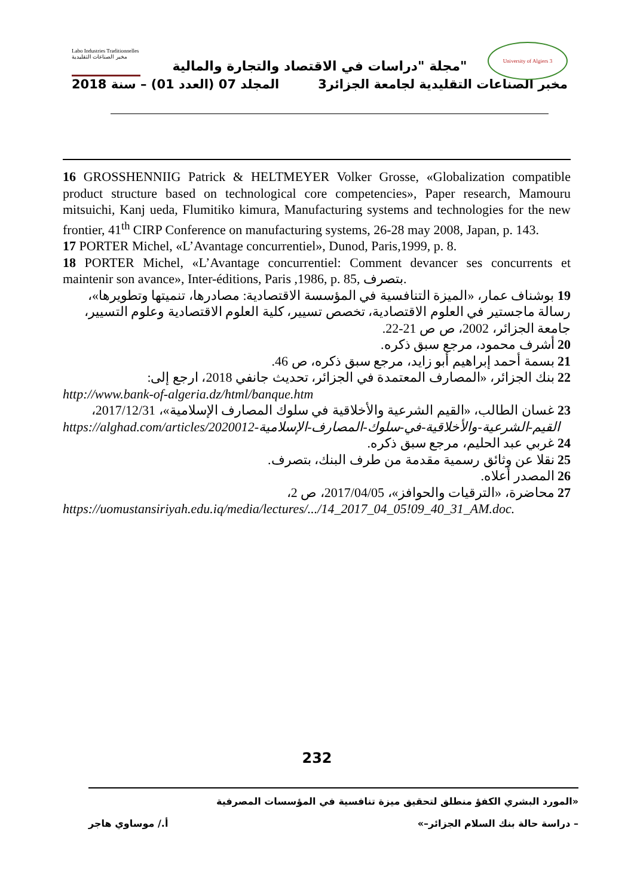Labo Industries Traditionnelles مخبر الصناعات التقليدية
University of Algiers 3
مجلة "دراسات في الاقتصاد والتجارة والمالية"
مخبر الصناعات التقليدية لجامعة الجزائر3 المجلد 07 (العدد 01) – سنة 2018
16 GROSSHENNIIG Patrick & HELTMEYER Volker Grosse, «Globalization compatible product structure based on technological core competencies», Paper research, Mamouru mitsuichi, Kanj ueda, Flumitiko kimura, Manufacturing systems and technologies for the new frontier, 41<sup>th</sup> CIRP Conference on manufacturing systems, 26-28 may 2008, Japan, p. 143.
17 PORTER Michel, «L’Avantage concurrentiel», Dunod, Paris,1999, p. 8.
18 PORTER Michel, «L’Avantage concurrentiel: Comment devancer ses concurrents et maintenir son avance», Inter-éditions, Paris ,1986, p. 85, بتصرف.
19 بوشناف عمار، «الميزة التنافسية في المؤسسة الاقتصادية: مصادرها، تنميتها وتطويرها»، رسالة ماجستير في العلوم الاقتصادية، تخصص تسيير، كلية العلوم الاقتصادية وعلوم التسيير، جامعة الجزائر، 2002، ص ص 21-22.
20 أشرف محمود، مرجع سبق ذكره.
21 بسمة أحمد إبراهيم أبو زايد، مرجع سبق ذكره، ص 46.
22 بنك الجزائر، «المصارف المعتمدة في الجزائر، تحديث جانفي 2018، ارجع إلى:
http://www.bank-of-algeria.dz/html/banque.htm
23 غسان الطالب، «القيم الشرعية والأخلاقية في سلوك المصارف الإسلامية»، 2017/12/31،
https://alghad.com/articles/2020012-القيم-الشرعية-والأخلاقية-في-سلوك-المصارف-الإسلامية
24 غربي عبد الحليم، مرجع سبق ذكره.
25 نقلا عن وثائق رسمية مقدمة من طرف البنك، بتصرف.
26 المصدر أعلاه.
27 محاضرة، «الترقيات والحوافز»، 2017/04/05، ص 2،
https://uomustansiriyah.edu.iq/media/lectures/.../14_2017_04_05!09_40_31_AM.doc.
232
«المورد البشري الكفؤ منطلق لتحقيق ميزة تنافسية في المؤسسات المصرفية
– دراسة حالة بنك السلام الجزائر–» أ./ موساوي هاجر